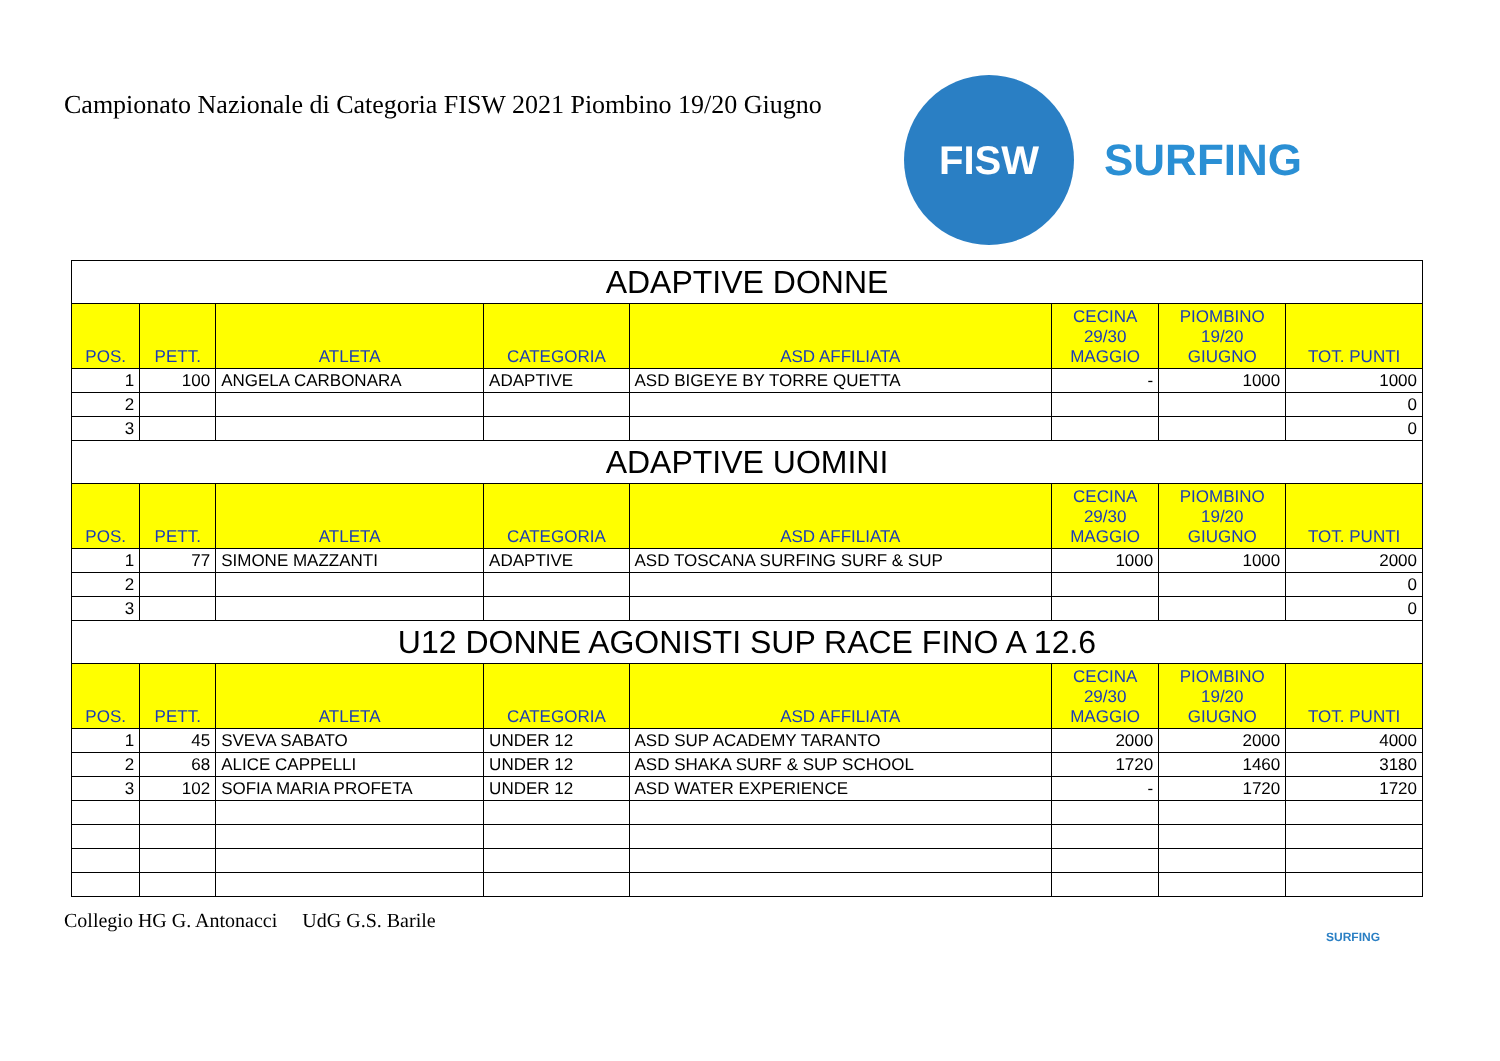Campionato Nazionale di Categoria FISW 2021 Piombino 19/20 Giugno
FISW
SURFING
| ADAPTIVE DONNE | | | | | | | |
| --- | --- | --- | --- | --- | --- | --- | --- |
| POS. | PETT. | ATLETA | CATEGORIA | ASD AFFILIATA | CECINA 29/30 MAGGIO | PIOMBINO 19/20 GIUGNO | TOT. PUNTI |
| 1 | 100 | ANGELA CARBONARA | ADAPTIVE | ASD BIGEYE BY TORRE QUETTA | - | 1000 | 1000 |
| 2 | | | | | | | 0 |
| 3 | | | | | | | 0 |
| ADAPTIVE UOMINI | | | | | | | |
| POS. | PETT. | ATLETA | CATEGORIA | ASD AFFILIATA | CECINA 29/30 MAGGIO | PIOMBINO 19/20 GIUGNO | TOT. PUNTI |
| 1 | 77 | SIMONE MAZZANTI | ADAPTIVE | ASD TOSCANA SURFING SURF & SUP | 1000 | 1000 | 2000 |
| 2 | | | | | | | 0 |
| 3 | | | | | | | 0 |
| U12 DONNE AGONISTI SUP RACE FINO A 12.6 | | | | | | | |
| POS. | PETT. | ATLETA | CATEGORIA | ASD AFFILIATA | CECINA 29/30 MAGGIO | PIOMBINO 19/20 GIUGNO | TOT. PUNTI |
| 1 | 45 | SVEVA SABATO | UNDER 12 | ASD SUP ACADEMY TARANTO | 2000 | 2000 | 4000 |
| 2 | 68 | ALICE CAPPELLI | UNDER 12 | ASD SHAKA SURF & SUP SCHOOL | 1720 | 1460 | 3180 |
| 3 | 102 | SOFIA MARIA PROFETA | UNDER 12 | ASD WATER EXPERIENCE | - | 1720 | 1720 |
Collegio HG G. Antonacci UdG G.S. Barile
SURFING